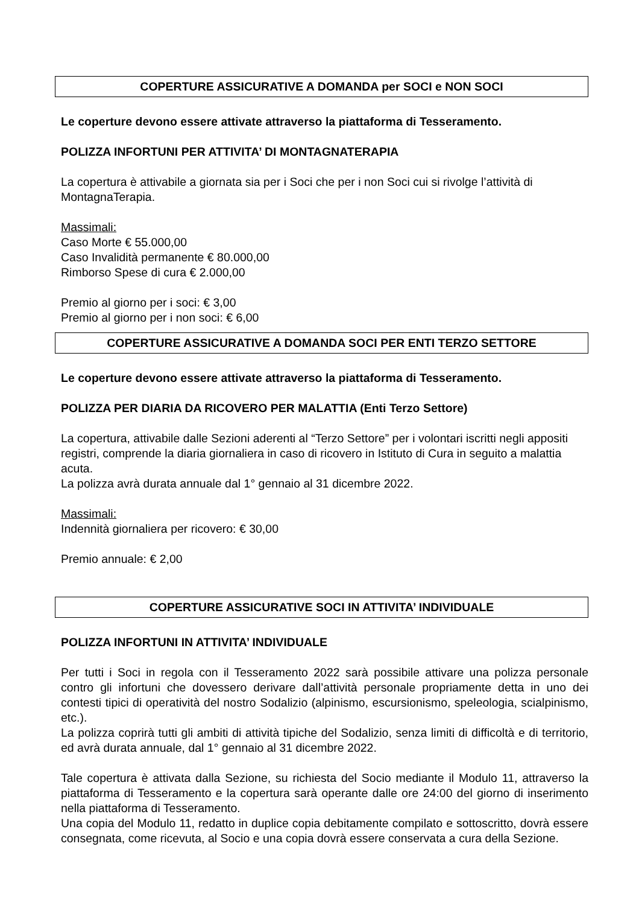COPERTURE ASSICURATIVE A DOMANDA per SOCI e NON SOCI
Le coperture devono essere attivate attraverso la piattaforma di Tesseramento.
POLIZZA INFORTUNI PER ATTIVITA’ DI MONTAGNATERAPIA
La copertura è attivabile a giornata sia per i Soci che per i non Soci cui si rivolge l’attività di MontagnaTerapia.
Massimali:
Caso Morte € 55.000,00
Caso Invalidità permanente € 80.000,00
Rimborso Spese di cura € 2.000,00
Premio al giorno per i soci: € 3,00
Premio al giorno per i non soci: € 6,00
COPERTURE ASSICURATIVE A DOMANDA SOCI PER ENTI TERZO SETTORE
Le coperture devono essere attivate attraverso la piattaforma di Tesseramento.
POLIZZA PER DIARIA DA RICOVERO PER MALATTIA (Enti Terzo Settore)
La copertura, attivabile dalle Sezioni aderenti al “Terzo Settore” per i volontari iscritti negli appositi registri, comprende la diaria giornaliera in caso di ricovero in Istituto di Cura in seguito a malattia acuta.
La polizza avrà durata annuale dal 1° gennaio al 31 dicembre 2022.
Massimali:
Indennità giornaliera per ricovero: € 30,00
Premio annuale: € 2,00
COPERTURE ASSICURATIVE SOCI IN ATTIVITA’ INDIVIDUALE
POLIZZA INFORTUNI IN ATTIVITA’ INDIVIDUALE
Per tutti i Soci in regola con il Tesseramento 2022 sarà possibile attivare una polizza personale contro gli infortuni che dovessero derivare dall’attività personale propriamente detta in uno dei contesti tipici di operatività del nostro Sodalizio (alpinismo, escursionismo, speleologia, scialpinismo, etc.).
La polizza coprirà tutti gli ambiti di attività tipiche del Sodalizio, senza limiti di difficoltà e di territorio, ed avrà durata annuale, dal 1° gennaio al 31 dicembre 2022.
Tale copertura è attivata dalla Sezione, su richiesta del Socio mediante il Modulo 11, attraverso la piattaforma di Tesseramento e la copertura sarà operante dalle ore 24:00 del giorno di inserimento nella piattaforma di Tesseramento.
Una copia del Modulo 11, redatto in duplice copia debitamente compilato e sottoscritto, dovrà essere consegnata, come ricevuta, al Socio e una copia dovrà essere conservata a cura della Sezione.